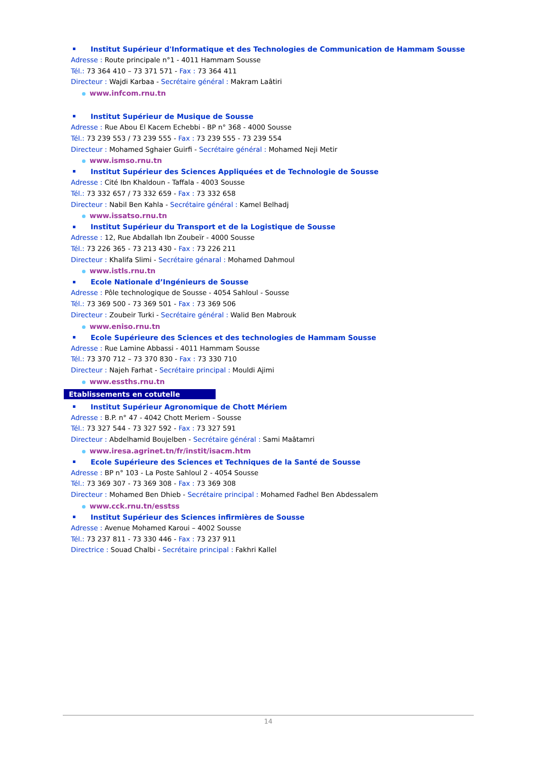Institut Supérieur d'Informatique et des Technologies de Communication de Hammam Sousse
Adresse : Route principale n°1 - 4011 Hammam Sousse
Tél.: 73 364 410 – 73 371 571 - Fax : 73 364 411
Directeur : Wajdi Karbaa - Secrétaire général : Makram Laâtiri
www.infcom.rnu.tn
Institut Supérieur de Musique de Sousse
Adresse : Rue Abou El Kacem Echebbi - BP n° 368 - 4000 Sousse
Tél.: 73 239 553 / 73 239 555 - Fax : 73 239 555 - 73 239 554
Directeur : Mohamed Sghaier Guirfi - Secrétaire général : Mohamed Neji Metir
www.ismso.rnu.tn
Institut Supérieur des Sciences Appliquées et de Technologie de Sousse
Adresse : Cité Ibn Khaldoun - Taffala - 4003 Sousse
Tél.: 73 332 657 / 73 332 659 - Fax : 73 332 658
Directeur : Nabil Ben Kahla - Secrétaire général : Kamel Belhadj
www.issatso.rnu.tn
Institut Supérieur du Transport et de la Logistique de Sousse
Adresse : 12, Rue Abdallah Ibn Zoubeïr - 4000 Sousse
Tél.: 73 226 365 - 73 213 430 - Fax : 73 226 211
Directeur : Khalifa Slimi - Secrétaire génaral : Mohamed Dahmoul
www.istls.rnu.tn
Ecole Nationale d’Ingénieurs de Sousse
Adresse : Pôle technologique de Sousse - 4054 Sahloul - Sousse
Tél.: 73 369 500 - 73 369 501 - Fax : 73 369 506
Directeur : Zoubeir Turki - Secrétaire général : Walid Ben Mabrouk
www.eniso.rnu.tn
Ecole Supérieure des Sciences et des technologies de Hammam Sousse
Adresse : Rue Lamine Abbassi - 4011 Hammam Sousse
Tél.: 73 370 712 – 73 370 830 - Fax : 73 330 710
Directeur : Najeh Farhat - Secrétaire principal : Mouldi Ajimi
www.essths.rnu.tn
Etablissements en cotutelle
Institut Supérieur Agronomique de Chott Mériem
Adresse : B.P. n° 47 - 4042 Chott Meriem - Sousse
Tél.: 73 327 544 - 73 327 592 - Fax : 73 327 591
Directeur : Abdelhamid Boujelben - Secrétaire général : Sami Maâtamri
www.iresa.agrinet.tn/fr/instit/isacm.htm
Ecole Supérieure des Sciences et Techniques de la Santé de Sousse
Adresse : BP n° 103 - La Poste Sahloul 2 - 4054 Sousse
Tél.: 73 369 307 - 73 369 308 - Fax : 73 369 308
Directeur : Mohamed Ben Dhieb - Secrétaire principal : Mohamed Fadhel Ben Abdessalem
www.cck.rnu.tn/esstss
Institut Supérieur des Sciences infirmières de Sousse
Adresse : Avenue Mohamed Karoui – 4002 Sousse
Tél.: 73 237 811 - 73 330 446 - Fax : 73 237 911
Directrice : Souad Chalbi - Secrétaire principal : Fakhri Kallel
14